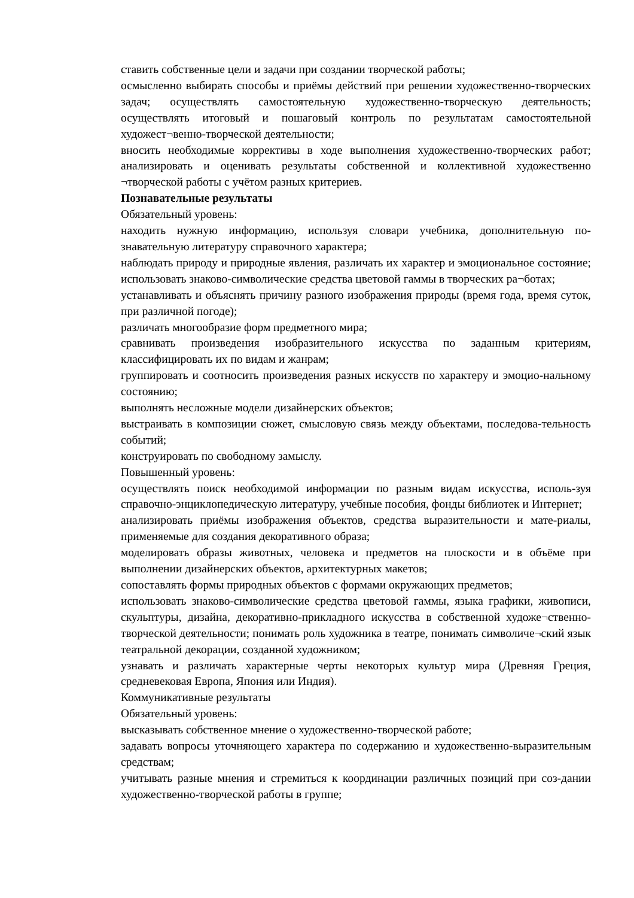ставить собственные цели и задачи при создании творческой работы;
осмысленно выбирать способы и приёмы действий при решении художественно-творческих задач; осуществлять самостоятельную художественно-творческую деятельность; осуществлять итоговый и пошаговый контроль по результатам самостоятельной художест¬венно-творческой деятельности;
вносить необходимые коррективы в ходе выполнения художественно-творческих работ; анализировать и оценивать результаты собственной и коллективной художественно ¬творческой работы с учётом разных критериев.
Познавательные результаты
Обязательный уровень:
находить нужную информацию, используя словари учебника, дополнительную по-знавательную литературу справочного характера;
наблюдать природу и природные явления, различать их характер и эмоциональное состояние; использовать знаково-символические средства цветовой гаммы в творческих ра¬ботах;
устанавливать и объяснять причину разного изображения природы (время года, время суток, при различной погоде);
различать многообразие форм предметного мира;
сравнивать произведения изобразительного искусства по заданным критериям, классифицировать их по видам и жанрам;
группировать и соотносить произведения разных искусств по характеру и эмоцио-нальному состоянию;
выполнять несложные модели дизайнерских объектов;
выстраивать в композиции сюжет, смысловую связь между объектами, последова-тельность событий;
конструировать по свободному замыслу.
Повышенный уровень:
осуществлять поиск необходимой информации по разным видам искусства, исполь-зуя справочно-энциклопедическую литературу, учебные пособия, фонды библиотек и Интернет;
анализировать приёмы изображения объектов, средства выразительности и мате-риалы, применяемые для создания декоративного образа;
моделировать образы животных, человека и предметов на плоскости и в объёме при выполнении дизайнерских объектов, архитектурных макетов;
сопоставлять формы природных объектов с формами окружающих предметов;
использовать знаково-символические средства цветовой гаммы, языка графики, живописи, скульптуры, дизайна, декоративно-прикладного искусства в собственной художе¬ственно-творческой деятельности; понимать роль художника в театре, понимать символиче¬ский язык театральной декорации, созданной художником;
узнавать и различать характерные черты некоторых культур мира (Древняя Греция, средневековая Европа, Япония или Индия).
Коммуникативные результаты
Обязательный уровень:
высказывать собственное мнение о художественно-творческой работе;
задавать вопросы уточняющего характера по содержанию и художественно-выразительным средствам;
учитывать разные мнения и стремиться к координации различных позиций при соз-дании художественно-творческой работы в группе;